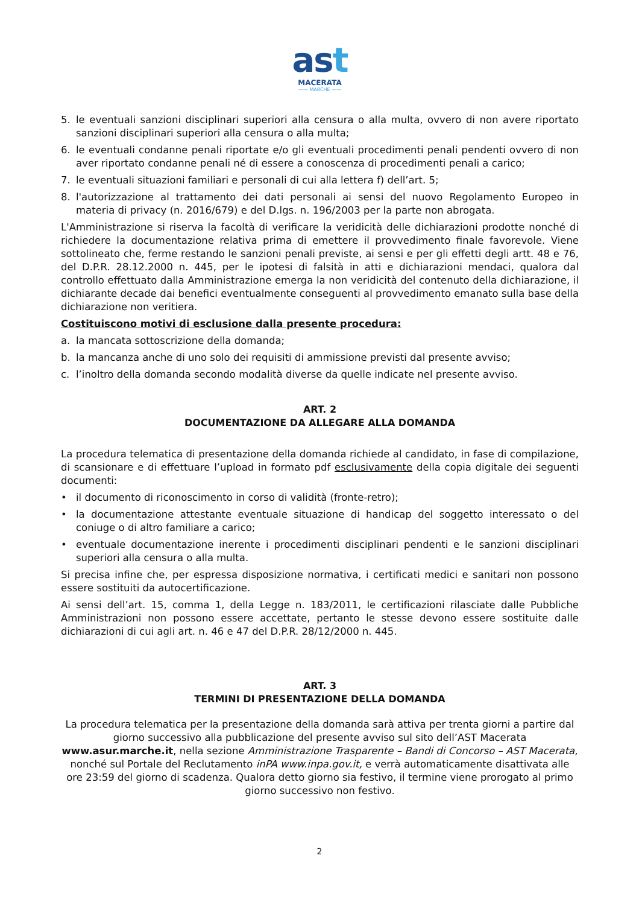ast
MACERATA
—— MARCHE ——
5. le eventuali sanzioni disciplinari superiori alla censura o alla multa, ovvero di non avere riportato sanzioni disciplinari superiori alla censura o alla multa;
6. le eventuali condanne penali riportate e/o gli eventuali procedimenti penali pendenti ovvero di non aver riportato condanne penali né di essere a conoscenza di procedimenti penali a carico;
7. le eventuali situazioni familiari e personali di cui alla lettera f) dell’art. 5;
8. l'autorizzazione al trattamento dei dati personali ai sensi del nuovo Regolamento Europeo in materia di privacy (n. 2016/679) e del D.lgs. n. 196/2003 per la parte non abrogata.
L'Amministrazione si riserva la facoltà di verificare la veridicità delle dichiarazioni prodotte nonché di richiedere la documentazione relativa prima di emettere il provvedimento finale favorevole. Viene sottolineato che, ferme restando le sanzioni penali previste, ai sensi e per gli effetti degli artt. 48 e 76, del D.P.R. 28.12.2000 n. 445, per le ipotesi di falsità in atti e dichiarazioni mendaci, qualora dal controllo effettuato dalla Amministrazione emerga la non veridicità del contenuto della dichiarazione, il dichiarante decade dai benefici eventualmente conseguenti al provvedimento emanato sulla base della dichiarazione non veritiera.
Costituiscono motivi di esclusione dalla presente procedura:
a. la mancata sottoscrizione della domanda;
b. la mancanza anche di uno solo dei requisiti di ammissione previsti dal presente avviso;
c. l’inoltro della domanda secondo modalità diverse da quelle indicate nel presente avviso.
ART. 2
DOCUMENTAZIONE DA ALLEGARE ALLA DOMANDA
La procedura telematica di presentazione della domanda richiede al candidato, in fase di compilazione, di scansionare e di effettuare l’upload in formato pdf esclusivamente della copia digitale dei seguenti documenti:
• il documento di riconoscimento in corso di validità (fronte-retro);
• la documentazione attestante eventuale situazione di handicap del soggetto interessato o del coniuge o di altro familiare a carico;
• eventuale documentazione inerente i procedimenti disciplinari pendenti e le sanzioni disciplinari superiori alla censura o alla multa.
Si precisa infine che, per espressa disposizione normativa, i certificati medici e sanitari non possono essere sostituiti da autocertificazione.
Ai sensi dell’art. 15, comma 1, della Legge n. 183/2011, le certificazioni rilasciate dalle Pubbliche Amministrazioni non possono essere accettate, pertanto le stesse devono essere sostituite dalle dichiarazioni di cui agli art. n. 46 e 47 del D.P.R. 28/12/2000 n. 445.
ART. 3
TERMINI DI PRESENTAZIONE DELLA DOMANDA
La procedura telematica per la presentazione della domanda sarà attiva per trenta giorni a partire dal giorno successivo alla pubblicazione del presente avviso sul sito dell’AST Macerata www.asur.marche.it, nella sezione Amministrazione Trasparente – Bandi di Concorso – AST Macerata, nonché sul Portale del Reclutamento inPA www.inpa.gov.it, e verrà automaticamente disattivata alle ore 23:59 del giorno di scadenza. Qualora detto giorno sia festivo, il termine viene prorogato al primo giorno successivo non festivo.
2